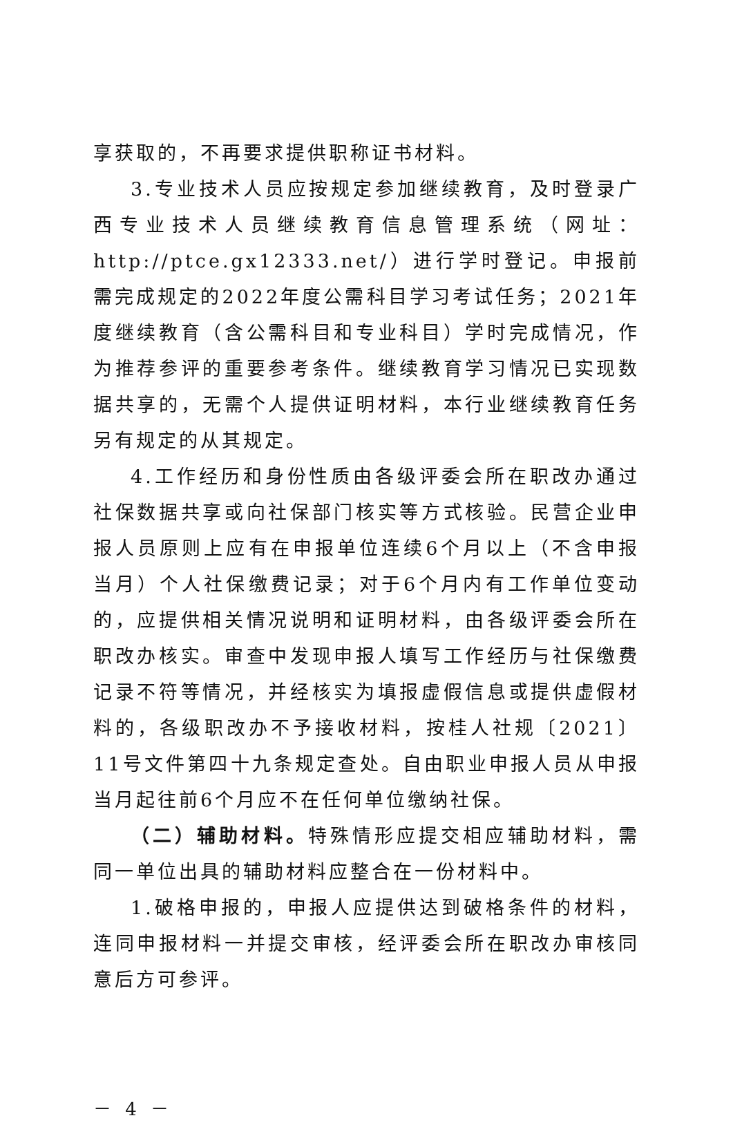享获取的，不再要求提供职称证书材料。
3.专业技术人员应按规定参加继续教育，及时登录广西专业技术人员继续教育信息管理系统（网址：http://ptce.gx12333.net/）进行学时登记。申报前需完成规定的2022年度公需科目学习考试任务；2021年度继续教育（含公需科目和专业科目）学时完成情况，作为推荐参评的重要参考条件。继续教育学习情况已实现数据共享的，无需个人提供证明材料，本行业继续教育任务另有规定的从其规定。
4.工作经历和身份性质由各级评委会所在职改办通过社保数据共享或向社保部门核实等方式核验。民营企业申报人员原则上应有在申报单位连续6个月以上（不含申报当月）个人社保缴费记录；对于6个月内有工作单位变动的，应提供相关情况说明和证明材料，由各级评委会所在职改办核实。审查中发现申报人填写工作经历与社保缴费记录不符等情况，并经核实为填报虚假信息或提供虚假材料的，各级职改办不予接收材料，按桂人社规〔2021〕11号文件第四十九条规定查处。自由职业申报人员从申报当月起往前6个月应不在任何单位缴纳社保。
（二）辅助材料。特殊情形应提交相应辅助材料，需同一单位出具的辅助材料应整合在一份材料中。
1.破格申报的，申报人应提供达到破格条件的材料，连同申报材料一并提交审核，经评委会所在职改办审核同意后方可参评。
－ 4 －